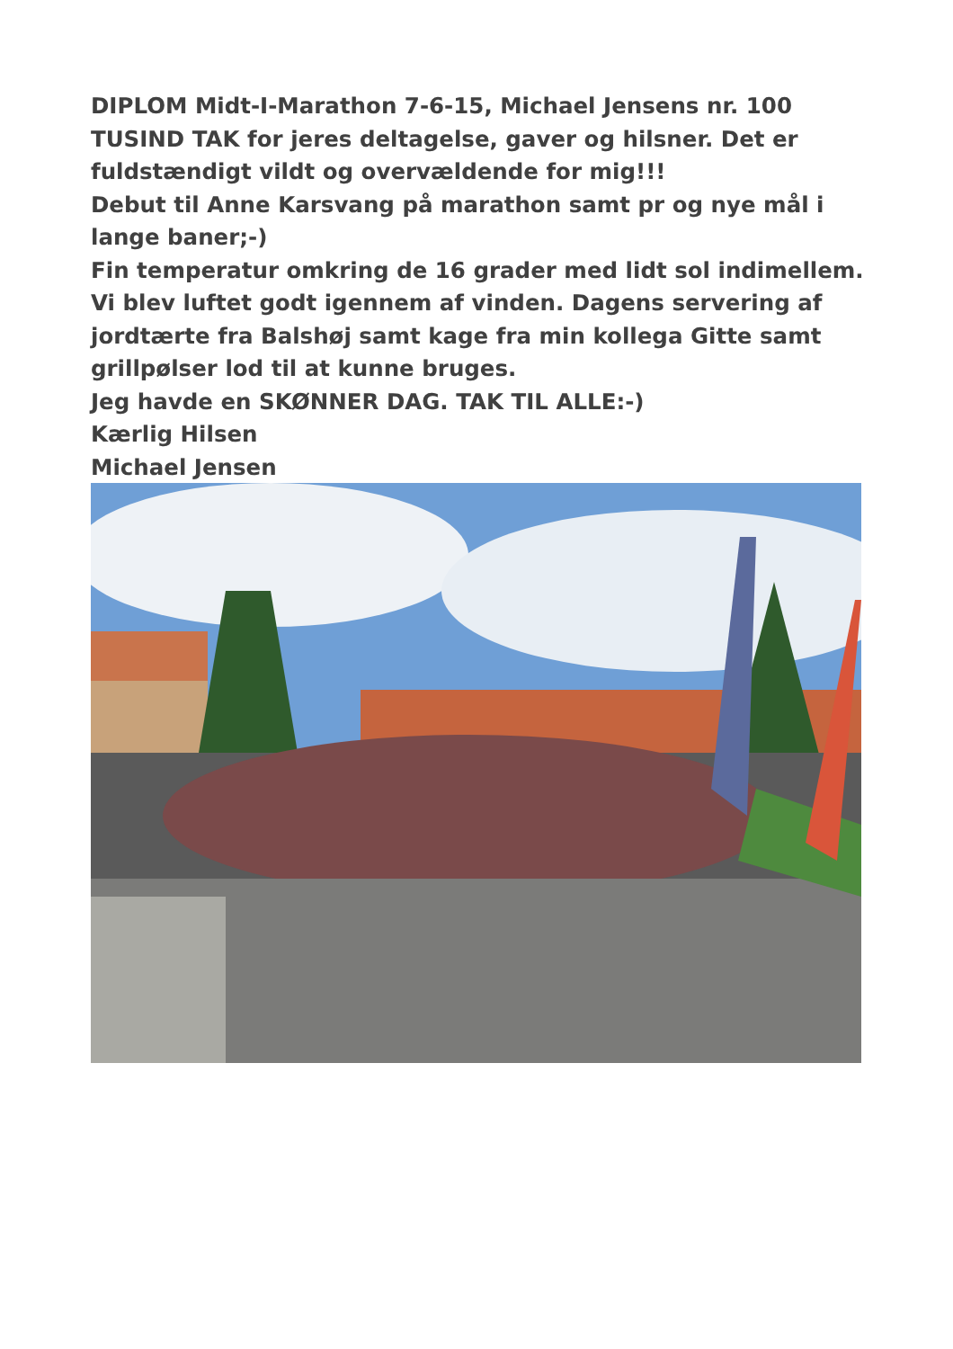DIPLOM Midt-I-Marathon 7-6-15, Michael Jensens nr. 100
TUSIND TAK for jeres deltagelse, gaver og hilsner. Det er fuldstændigt vildt og overvældende for mig!!!
Debut til Anne Karsvang på marathon samt pr og nye mål i lange baner;-)
Fin temperatur omkring de 16 grader med lidt sol indimellem. Vi blev luftet godt igennem af vinden. Dagens servering af jordtærte fra Balshøj samt kage fra min kollega Gitte samt grillpølser lod til at kunne bruges.
Jeg havde en SKØNNER DAG. TAK TIL ALLE:-)
Kærlig Hilsen
Michael Jensen